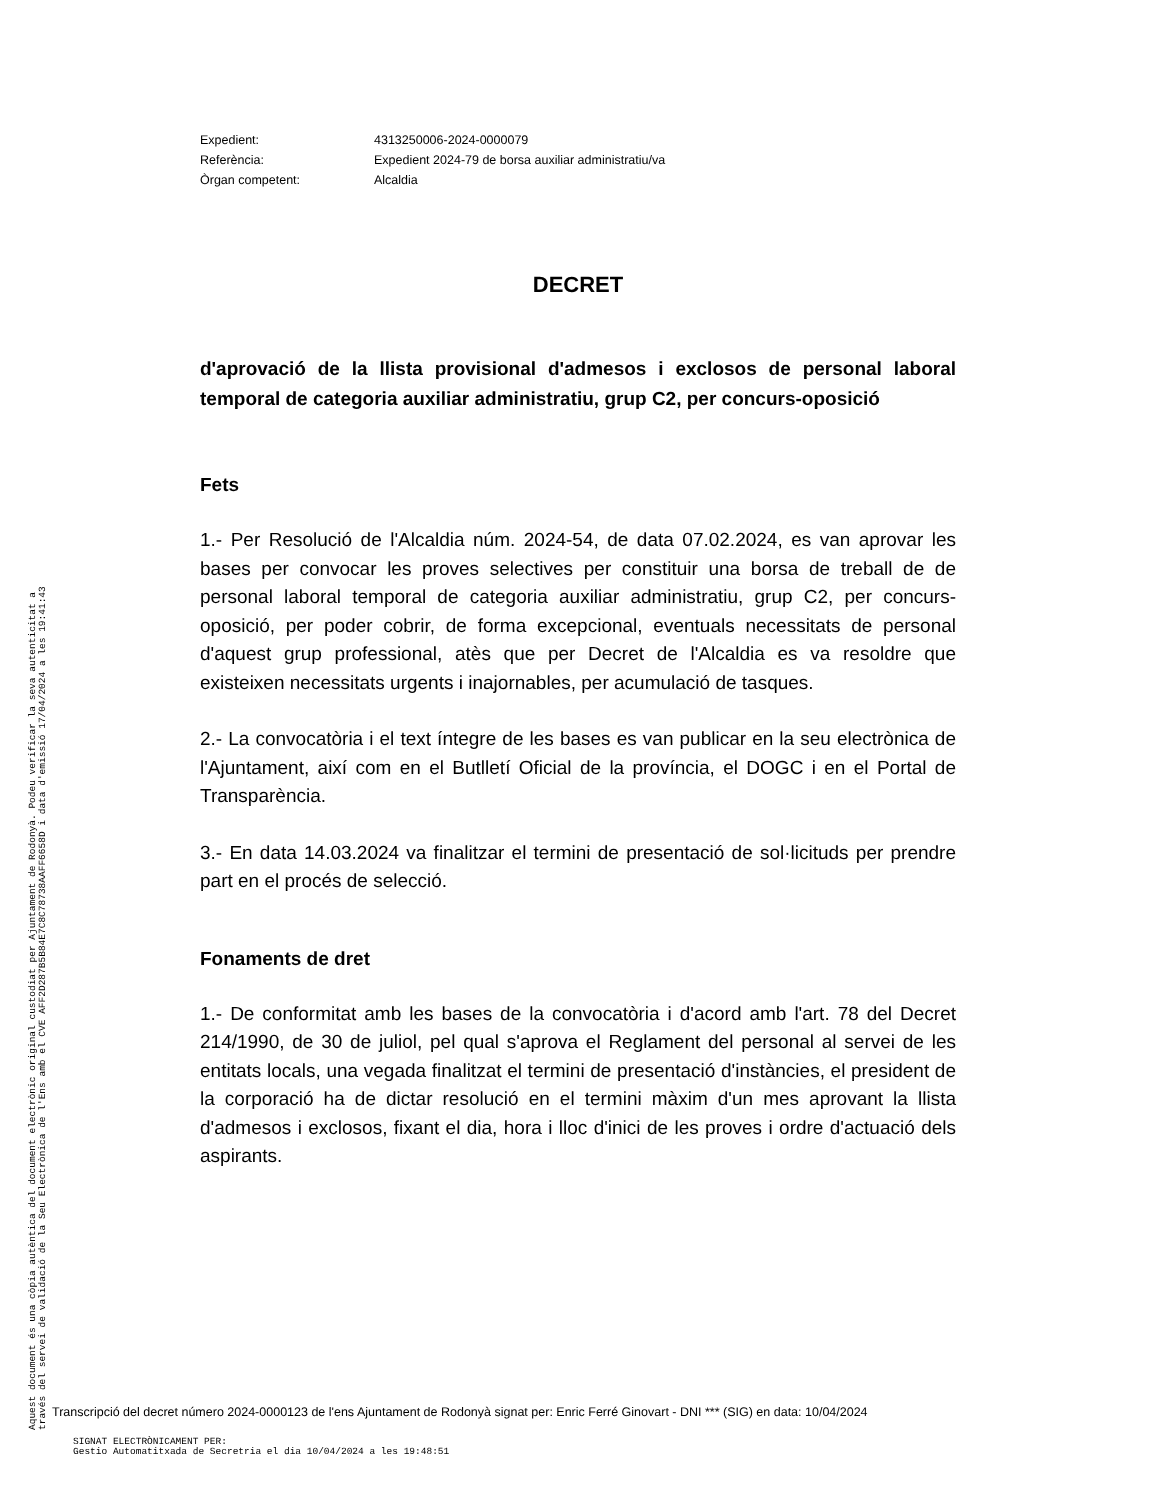Aquest document és una còpia autèntica del document electrònic original custodiat per Ajuntament de Rodonyà. Podeu verificar la seva autenticitat a
través del servei de validació de la Seu Electrònica de l'Ens amb el CVE AFF2D287B5B84E7C8C78738AAFF6658D i data d'emissió 17/04/2024 a les 19:41:43
| Expedient: | 4313250006-2024-0000079 |
| Referència: | Expedient 2024-79 de borsa auxiliar administratiu/va |
| Òrgan competent: | Alcaldia |
DECRET
d'aprovació de la llista provisional d'admesos i exclosos de personal laboral temporal de categoria auxiliar administratiu, grup C2, per concurs-oposició
Fets
1.- Per Resolució de l'Alcaldia núm. 2024-54, de data 07.02.2024, es van aprovar les bases per convocar les proves selectives per constituir una borsa de treball de de personal laboral temporal de categoria auxiliar administratiu, grup C2, per concurs-oposició, per poder cobrir, de forma excepcional, eventuals necessitats de personal d'aquest grup professional, atès que per Decret de l'Alcaldia es va resoldre que existeixen necessitats urgents i inajornables, per acumulació de tasques.
2.- La convocatòria i el text íntegre de les bases es van publicar en la seu electrònica de l'Ajuntament, així com en el Butlletí Oficial de la província, el DOGC i en el Portal de Transparència.
3.- En data 14.03.2024 va finalitzar el termini de presentació de sol·licituds per prendre part en el procés de selecció.
Fonaments de dret
1.- De conformitat amb les bases de la convocatòria i d'acord amb l'art. 78 del Decret 214/1990, de 30 de juliol, pel qual s'aprova el Reglament del personal al servei de les entitats locals, una vegada finalitzat el termini de presentació d'instàncies, el president de la corporació ha de dictar resolució en el termini màxim d'un mes aprovant la llista d'admesos i exclosos, fixant el dia, hora i lloc d'inici de les proves i ordre d'actuació dels aspirants.
Transcripció del decret número 2024-0000123 de l'ens Ajuntament de Rodonyà signat per: Enric Ferré Ginovart - DNI *** (SIG) en data: 10/04/2024
SIGNAT ELECTRÒNICAMENT PER:
Gestio Automatitxada de Secretria el dia 10/04/2024 a les 19:48:51